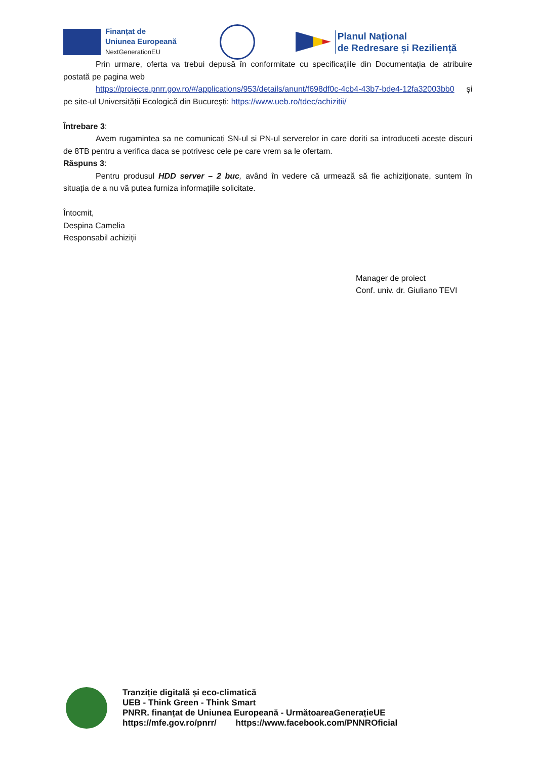Finanțat de
Uniunea Europeană
NextGenerationEU
Planul Național
de Redresare și Reziliență
Prin urmare, oferta va trebui depusă în conformitate cu specificațiile din Documentația de atribuire postată pe pagina web
https://proiecte.pnrr.gov.ro/#/applications/953/details/anunt/f698df0c-4cb4-43b7-bde4-12fa32003bb0 și pe site-ul Universității Ecologică din București: https://www.ueb.ro/tdec/achizitii/
Întrebare 3:
Avem rugamintea sa ne comunicati SN-ul si PN-ul serverelor in care doriti sa introduceti aceste discuri de 8TB pentru a verifica daca se potrivesc cele pe care vrem sa le ofertam.
Răspuns 3:
Pentru produsul HDD server – 2 buc, având în vedere că urmează să fie achiziționate, suntem în situația de a nu vă putea furniza informațiile solicitate.
Întocmit,
Despina Camelia
Responsabil achiziții
Manager de proiect
Conf. univ. dr. Giuliano TEVI
Tranziție digitală și eco-climatică
UEB - Think Green - Think Smart
PNRR. finanțat de Uniunea Europeană - UrmătoareaGenerațieUE
https://mfe.gov.ro/pnrr/ https://www.facebook.com/PNNROficial